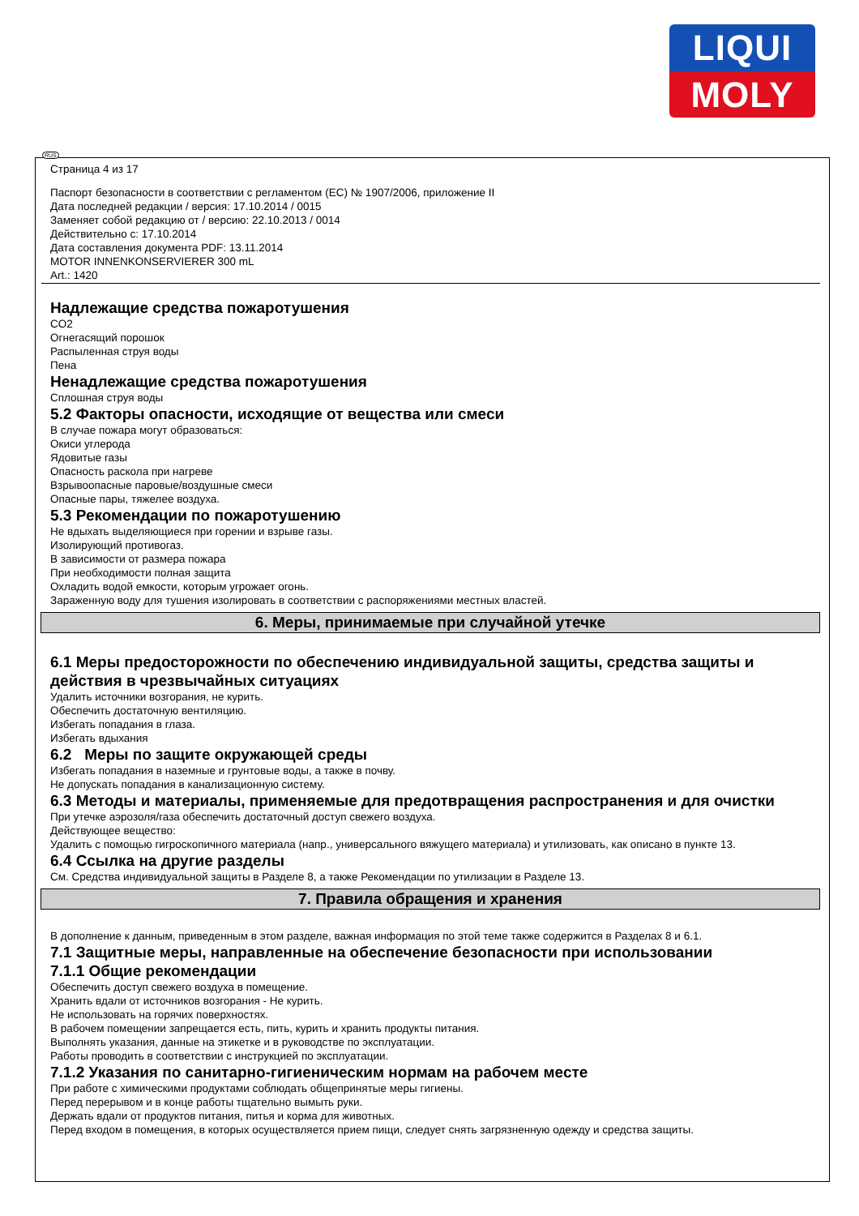LIQUI
MOLY
RUS
Страница 4 из 17
Паспорт безопасности в соответствии с регламентом (ЕС) № 1907/2006, приложение II
Дата последней редакции / версия: 17.10.2014 / 0015
Заменяет собой редакцию от / версию: 22.10.2013 / 0014
Действительно с: 17.10.2014
Дата составления документа PDF: 13.11.2014
MOTOR INNENKONSERVIERER 300 mL
Art.: 1420
Надлежащие средства пожаротушения
CO2
Огнегасящий порошок
Распыленная струя воды
Пена
Ненадлежащие средства пожаротушения
Сплошная струя воды
5.2 Факторы опасности, исходящие от вещества или смеси
В случае пожара могут образоваться:
Окиси углерода
Ядовитые газы
Опасность раскола при нагреве
Взрывоопасные паровые/воздушные смеси
Опасные пары, тяжелее воздуха.
5.3 Рекомендации по пожаротушению
Не вдыхать выделяющиеся при горении и взрыве газы.
Изолирующий противогаз.
В зависимости от размера пожара
При необходимости полная защита
Охладить водой емкости, которым угрожает огонь.
Зараженную воду для тушения изолировать в соответствии с распоряжениями местных властей.
6. Меры, принимаемые при случайной утечке
6.1 Меры предосторожности по обеспечению индивидуальной защиты, средства защиты и действия в чрезвычайных ситуациях
Удалить источники возгорания, не курить.
Обеспечить достаточную вентиляцию.
Избегать попадания в глаза.
Избегать вдыхания
6.2 Меры по защите окружающей среды
Избегать попадания в наземные и грунтовые воды, а также в почву.
Не допускать попадания в канализационную систему.
6.3 Методы и материалы, применяемые для предотвращения распространения и для очистки
При утечке аэрозоля/газа обеспечить достаточный доступ свежего воздуха.
Действующее вещество:
Удалить с помощью гигроскопичного материала (напр., универсального вяжущего материала) и утилизовать, как описано в пункте 13.
6.4 Ссылка на другие разделы
См. Средства индивидуальной защиты в Разделе 8, а также Рекомендации по утилизации в Разделе 13.
7. Правила обращения и хранения
В дополнение к данным, приведенным в этом разделе, важная информация по этой теме также содержится в Разделах 8 и 6.1.
7.1 Защитные меры, направленные на обеспечение безопасности при использовании
7.1.1 Общие рекомендации
Обеспечить доступ свежего воздуха в помещение.
Хранить вдали от источников возгорания - Не курить.
Не использовать на горячих поверхностях.
В рабочем помещении запрещается есть, пить, курить и хранить продукты питания.
Выполнять указания, данные на этикетке и в руководстве по эксплуатации.
Работы проводить в соответствии с инструкцией по эксплуатации.
7.1.2 Указания по санитарно-гигиеническим нормам на рабочем месте
При работе с химическими продуктами соблюдать общепринятые меры гигиены.
Перед перерывом и в конце работы тщательно вымыть руки.
Держать вдали от продуктов питания, питья и корма для животных.
Перед входом в помещения, в которых осуществляется прием пищи, следует снять загрязненную одежду и средства защиты.